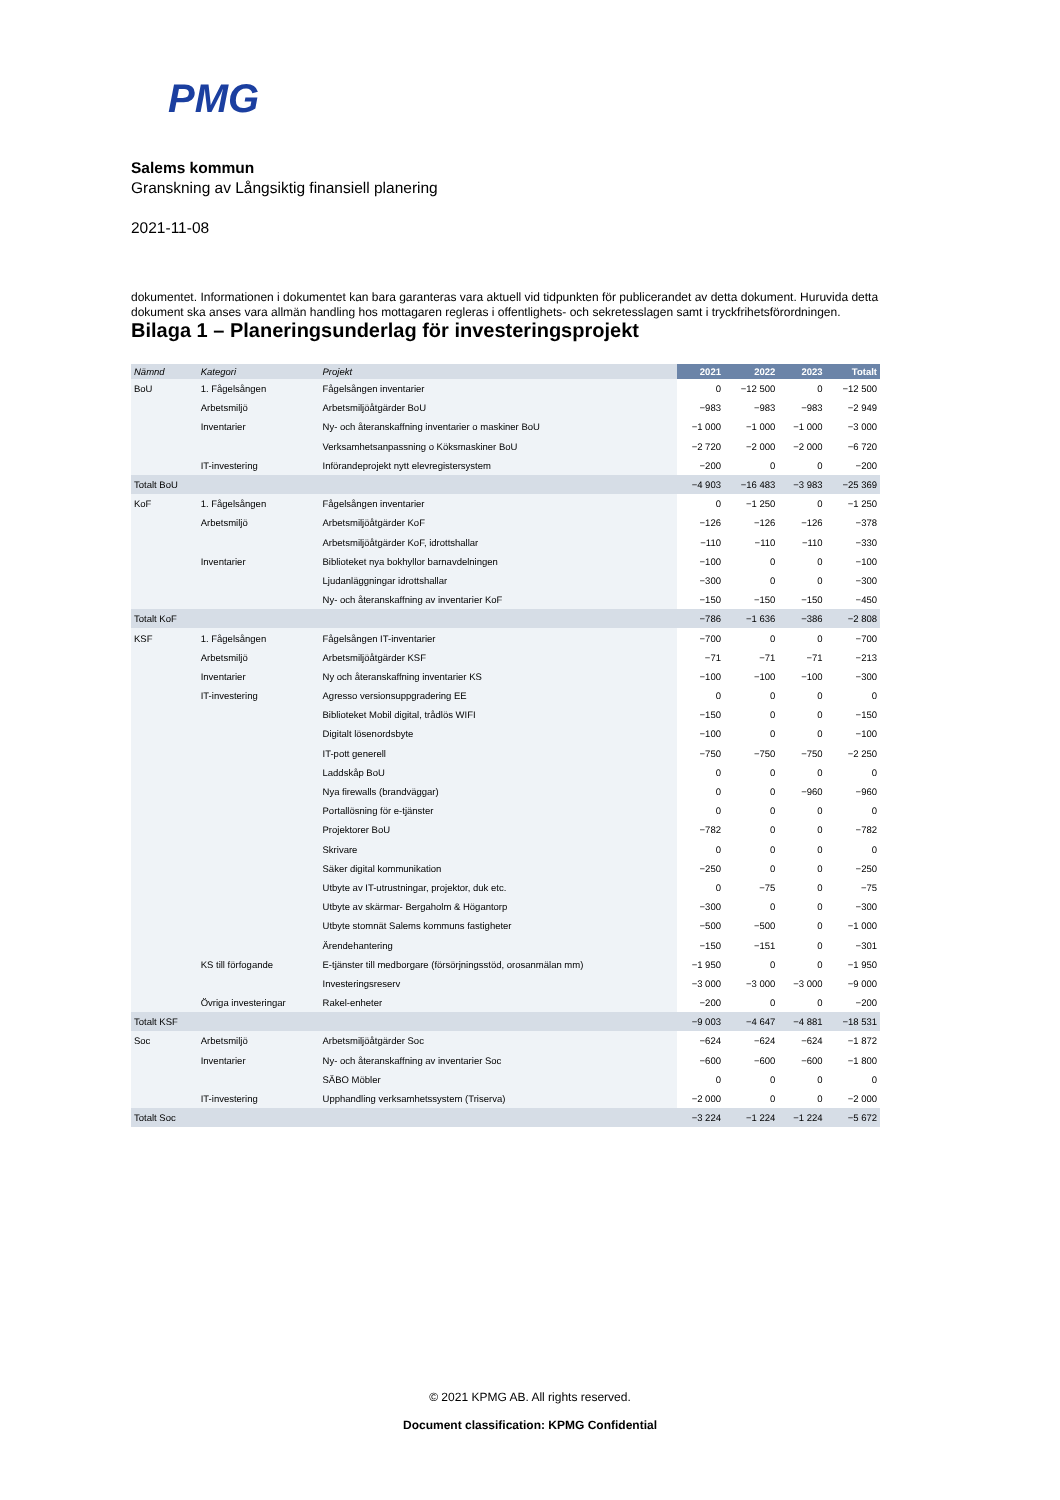PMG
Salems kommun
Granskning av Långsiktig finansiell planering
2021-11-08
dokumentet. Informationen i dokumentet kan bara garanteras vara aktuell vid tidpunkten för publicerandet av detta dokument. Huruvida detta dokument ska anses vara allmän handling hos mottagaren regleras i offentlighets- och sekretesslagen samt i tryckfrihetsförordningen.
Bilaga 1 – Planeringsunderlag för investeringsprojekt
| Nämnd | Kategori | Projekt | 2021 | 2022 | 2023 | Totalt |
| --- | --- | --- | --- | --- | --- | --- |
| BoU | 1. Fågelsången | Fågelsången inventarier | 0 | −12 500 | 0 | −12 500 |
| | Arbetsmiljö | Arbetsmiljöåtgärder BoU | −983 | −983 | −983 | −2 949 |
| | Inventarier | Ny- och återanskaffning inventarier o maskiner BoU | −1 000 | −1 000 | −1 000 | −3 000 |
| | | Verksamhetsanpassning o Köksmaskiner BoU | −2 720 | −2 000 | −2 000 | −6 720 |
| | IT-investering | Införandeprojekt nytt elevregistersystem | −200 | 0 | 0 | −200 |
| Totalt BoU | | | −4 903 | −16 483 | −3 983 | −25 369 |
| KoF | 1. Fågelsången | Fågelsången inventarier | 0 | −1 250 | 0 | −1 250 |
| | Arbetsmiljö | Arbetsmiljöåtgärder KoF | −126 | −126 | −126 | −378 |
| | | Arbetsmiljöåtgärder KoF, idrottshallar | −110 | −110 | −110 | −330 |
| | Inventarier | Biblioteket nya bokhyllor barnavdelningen | −100 | 0 | 0 | −100 |
| | | Ljudanläggningar idrottshallar | −300 | 0 | 0 | −300 |
| | | Ny- och återanskaffning av inventarier KoF | −150 | −150 | −150 | −450 |
| Totalt KoF | | | −786 | −1 636 | −386 | −2 808 |
| KSF | 1. Fågelsången | Fågelsången IT-inventarier | −700 | 0 | 0 | −700 |
| | Arbetsmiljö | Arbetsmiljöåtgärder KSF | −71 | −71 | −71 | −213 |
| | Inventarier | Ny och återanskaffning inventarier KS | −100 | −100 | −100 | −300 |
| | IT-investering | Agresso versionsuppgradering EE | 0 | 0 | 0 | 0 |
| | | Biblioteket Mobil digital, trådlös WIFI | −150 | 0 | 0 | −150 |
| | | Digitalt lösenordsbyte | −100 | 0 | 0 | −100 |
| | | IT-pott generell | −750 | −750 | −750 | −2 250 |
| | | Laddskåp BoU | 0 | 0 | 0 | 0 |
| | | Nya firewalls (brandväggar) | 0 | 0 | −960 | −960 |
| | | Portallösning för e-tjänster | 0 | 0 | 0 | 0 |
| | | Projektorer BoU | −782 | 0 | 0 | −782 |
| | | Skrivare | 0 | 0 | 0 | 0 |
| | | Säker digital kommunikation | −250 | 0 | 0 | −250 |
| | | Utbyte av IT-utrustningar, projektor, duk etc. | 0 | −75 | 0 | −75 |
| | | Utbyte av skärmar- Bergaholm & Högantorp | −300 | 0 | 0 | −300 |
| | | Utbyte stomnät Salems kommuns fastigheter | −500 | −500 | 0 | −1 000 |
| | | Ärendehantering | −150 | −151 | 0 | −301 |
| | KS till förfogande | E-tjänster till medborgare (försörjningsstöd, orosanmälan mm) | −1 950 | 0 | 0 | −1 950 |
| | | Investeringsreserv | −3 000 | −3 000 | −3 000 | −9 000 |
| | Övriga investeringar | Rakel-enheter | −200 | 0 | 0 | −200 |
| Totalt KSF | | | −9 003 | −4 647 | −4 881 | −18 531 |
| Soc | Arbetsmiljö | Arbetsmiljöåtgärder Soc | −624 | −624 | −624 | −1 872 |
| | Inventarier | Ny- och återanskaffning av inventarier Soc | −600 | −600 | −600 | −1 800 |
| | | SÄBO Möbler | 0 | 0 | 0 | 0 |
| | IT-investering | Upphandling verksamhetssystem (Triserva) | −2 000 | 0 | 0 | −2 000 |
| Totalt Soc | | | −3 224 | −1 224 | −1 224 | −5 672 |
© 2021 KPMG AB. All rights reserved.
Document classification: KPMG Confidential